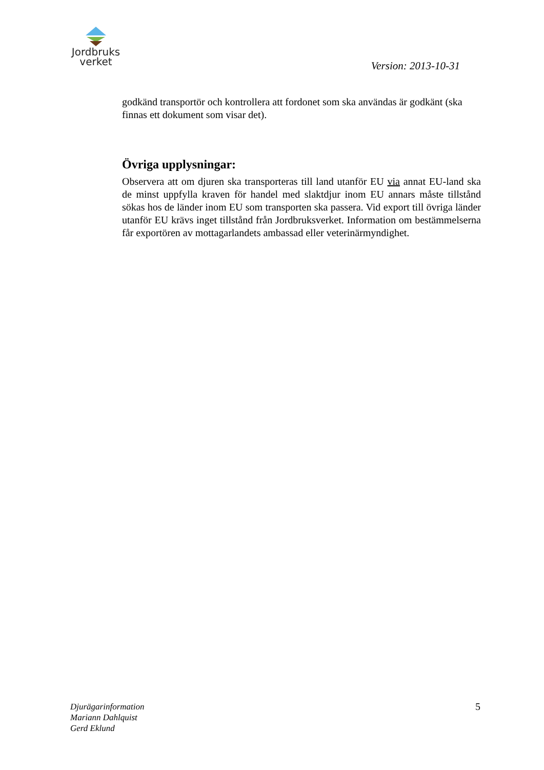Jordbruks
verket
Version: 2013-10-31
godkänd transportör och kontrollera att fordonet som ska användas är godkänt (ska finnas ett dokument som visar det).
Övriga upplysningar:
Observera att om djuren ska transporteras till land utanför EU via annat EU-land ska de minst uppfylla kraven för handel med slaktdjur inom EU annars måste tillstånd sökas hos de länder inom EU som transporten ska passera. Vid export till övriga länder utanför EU krävs inget tillstånd från Jordbruksverket. Information om bestämmelserna får exportören av mottagarlandets ambassad eller veterinärmyndighet.
Djurägarinformation
Mariann Dahlquist
Gerd Eklund
5